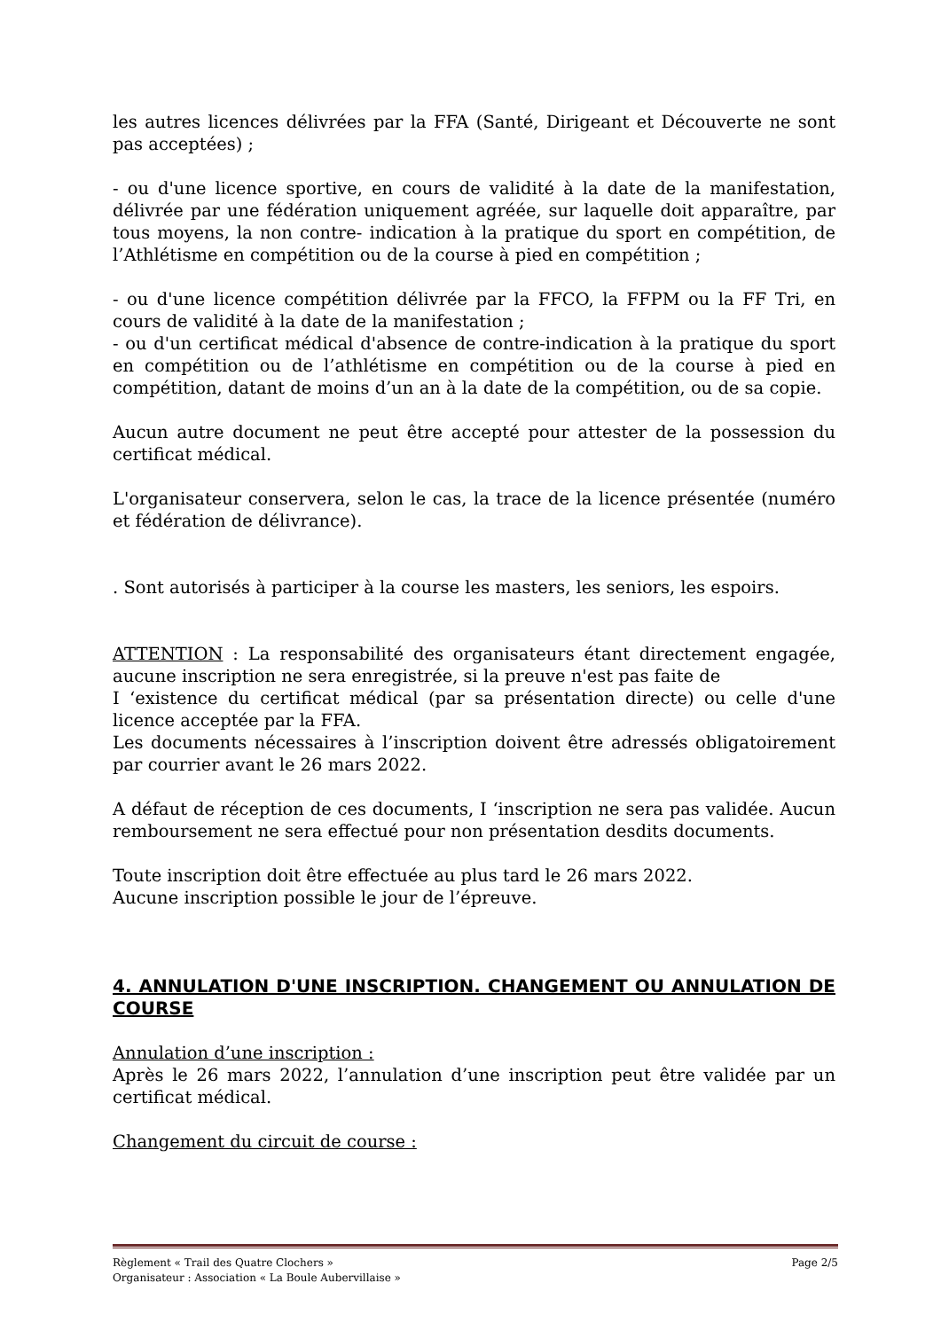les autres licences délivrées par la FFA (Santé, Dirigeant et Découverte ne sont pas acceptées) ;
- ou d'une licence sportive, en cours de validité à la date de la manifestation, délivrée par une fédération uniquement agréée, sur laquelle doit apparaître, par tous moyens, la non contre- indication à la pratique du sport en compétition, de l’Athlétisme en compétition ou de la course à pied en compétition ;
- ou d'une licence compétition délivrée par la FFCO, la FFPM ou la FF Tri, en cours de validité à la date de la manifestation ;
- ou d'un certificat médical d'absence de contre-indication à la pratique du sport en compétition ou de l’athlétisme en compétition ou de la course à pied en compétition, datant de moins d’un an à la date de la compétition, ou de sa copie.
Aucun autre document ne peut être accepté pour attester de la possession du certificat médical.
L'organisateur conservera, selon le cas, la trace de la licence présentée (numéro et fédération de délivrance).
. Sont autorisés à participer à la course les masters, les seniors, les espoirs.
ATTENTION : La responsabilité des organisateurs étant directement engagée, aucune inscription ne sera enregistrée, si la preuve n'est pas faite de
I ‘existence du certificat médical (par sa présentation directe) ou celle d'une licence acceptée par la FFA.
Les documents nécessaires à l’inscription doivent être adressés obligatoirement par courrier avant le 26 mars 2022.
A défaut de réception de ces documents, I ‘inscription ne sera pas validée. Aucun remboursement ne sera effectué pour non présentation desdits documents.
Toute inscription doit être effectuée au plus tard le 26 mars 2022.
Aucune inscription possible le jour de l’épreuve.
4. ANNULATION D'UNE INSCRIPTION. CHANGEMENT OU ANNULATION DE COURSE
Annulation d’une inscription :
Après le 26 mars 2022, l’annulation d’une inscription peut être validée par un certificat médical.
Changement du circuit de course :
Règlement « Trail des Quatre Clochers » Page 2/5
Organisateur : Association « La Boule Aubervillaise »